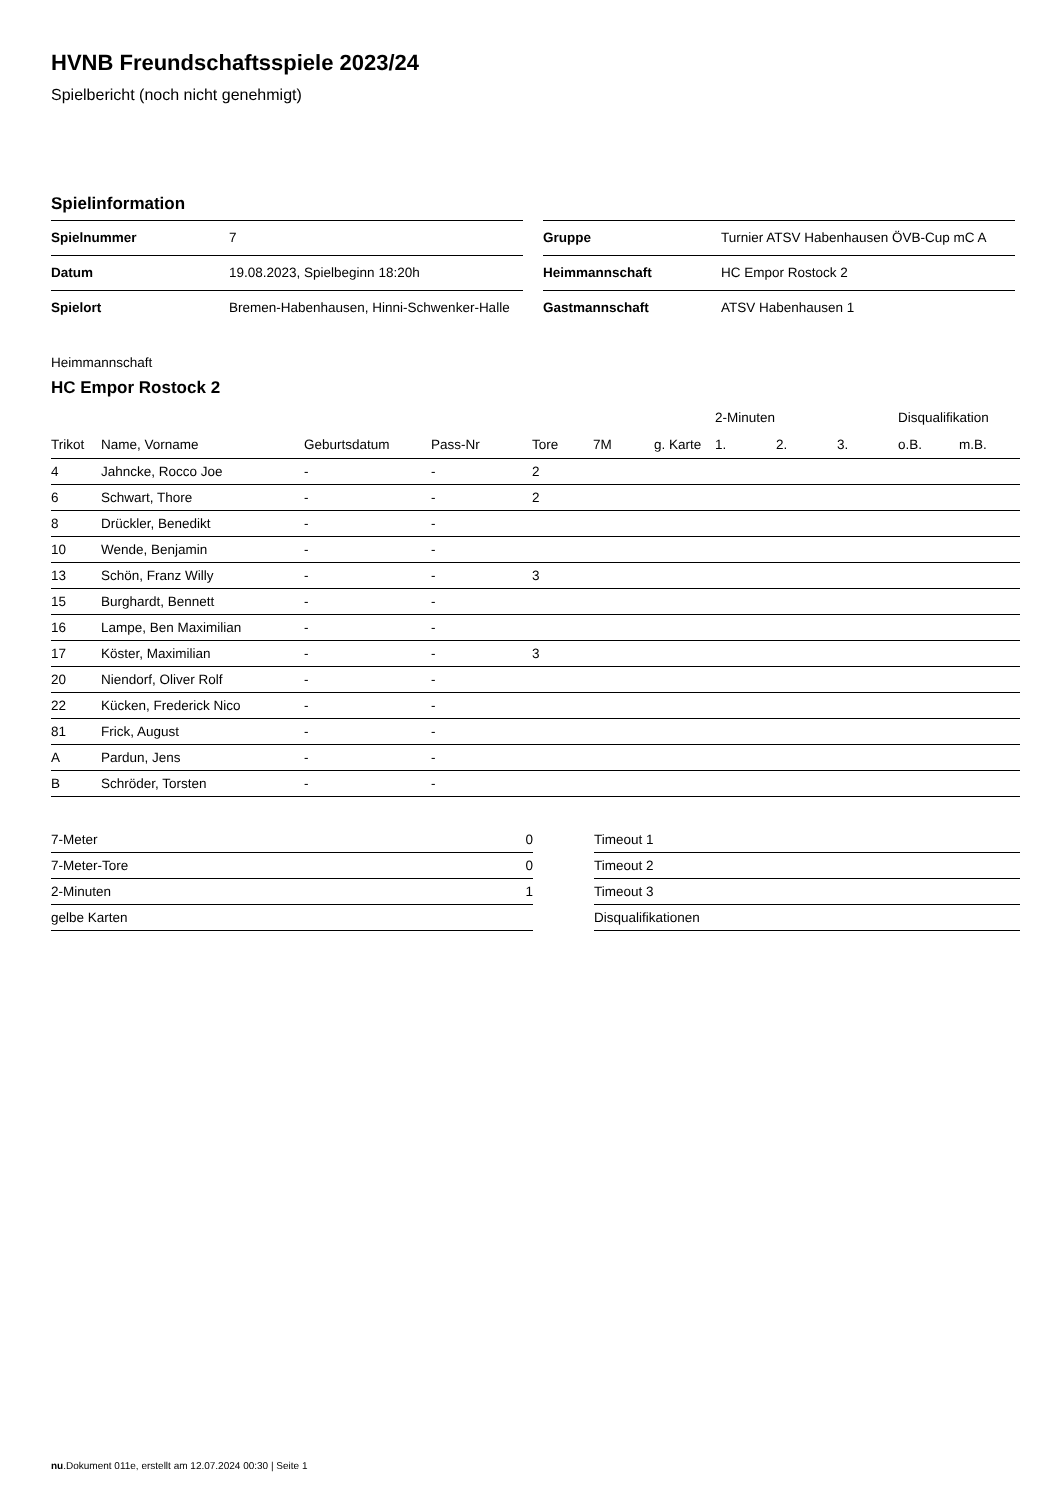HVNB Freundschaftsspiele 2023/24
Spielbericht (noch nicht genehmigt)
Spielinformation
| Spielnummer | 7 |
| Datum | 19.08.2023, Spielbeginn 18:20h |
| Spielort | Bremen-Habenhausen, Hinni-Schwenker-Halle |
| Gruppe | Turnier ATSV Habenhausen ÖVB-Cup mC A |
| Heimmannschaft | HC Empor Rostock 2 |
| Gastmannschaft | ATSV Habenhausen 1 |
Heimmannschaft
HC Empor Rostock 2
| | | | | | | | 2-Minuten | | | Disqualifikation | |
| --- | --- | --- | --- | --- | --- | --- | --- | --- | --- | --- | --- |
| Trikot | Name, Vorname | Geburtsdatum | Pass-Nr | Tore | 7M | g. Karte | 1. | 2. | 3. | o.B. | m.B. |
| 4 | Jahncke, Rocco Joe | - | - | 2 | | | | | | | |
| 6 | Schwart, Thore | - | - | 2 | | | | | | | |
| 8 | Drückler, Benedikt | - | - | | | | | | | | |
| 10 | Wende, Benjamin | - | - | | | | | | | | |
| 13 | Schön, Franz Willy | - | - | 3 | | | | | | | |
| 15 | Burghardt, Bennett | - | - | | | | | | | | |
| 16 | Lampe, Ben Maximilian | - | - | | | | | | | | |
| 17 | Köster, Maximilian | - | - | 3 | | | | | | | |
| 20 | Niendorf, Oliver Rolf | - | - | | | | | | | | |
| 22 | Kücken, Frederick Nico | - | - | | | | | | | | |
| 81 | Frick, August | - | - | | | | | | | | |
| A | Pardun, Jens | - | - | | | | | | | | |
| B | Schröder, Torsten | - | - | | | | | | | | |
| 7-Meter | 0 |
| 7-Meter-Tore | 0 |
| 2-Minuten | 1 |
| gelbe Karten | |
| Timeout 1 |
| Timeout 2 |
| Timeout 3 |
| Disqualifikationen |
nu.Dokument 011e, erstellt am 12.07.2024 00:30 | Seite 1